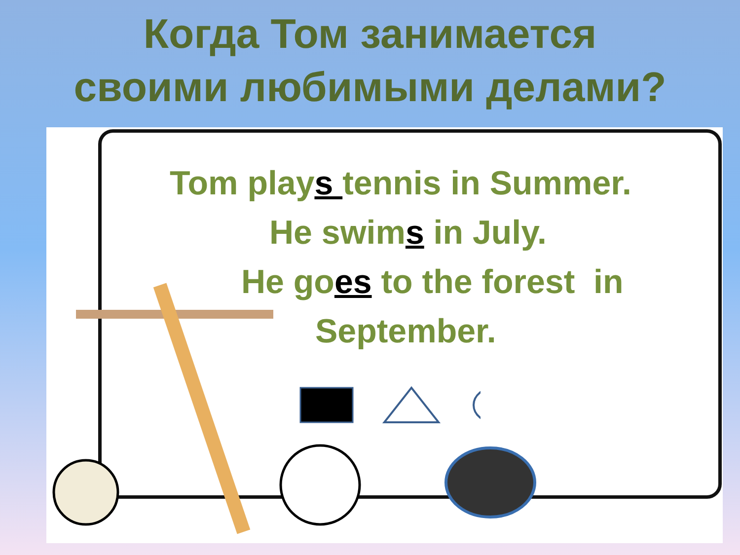Когда Том занимается
своими любимыми делами?
Tom plays tennis in Summer.
He swims in July.
He goes to the forest in
September.